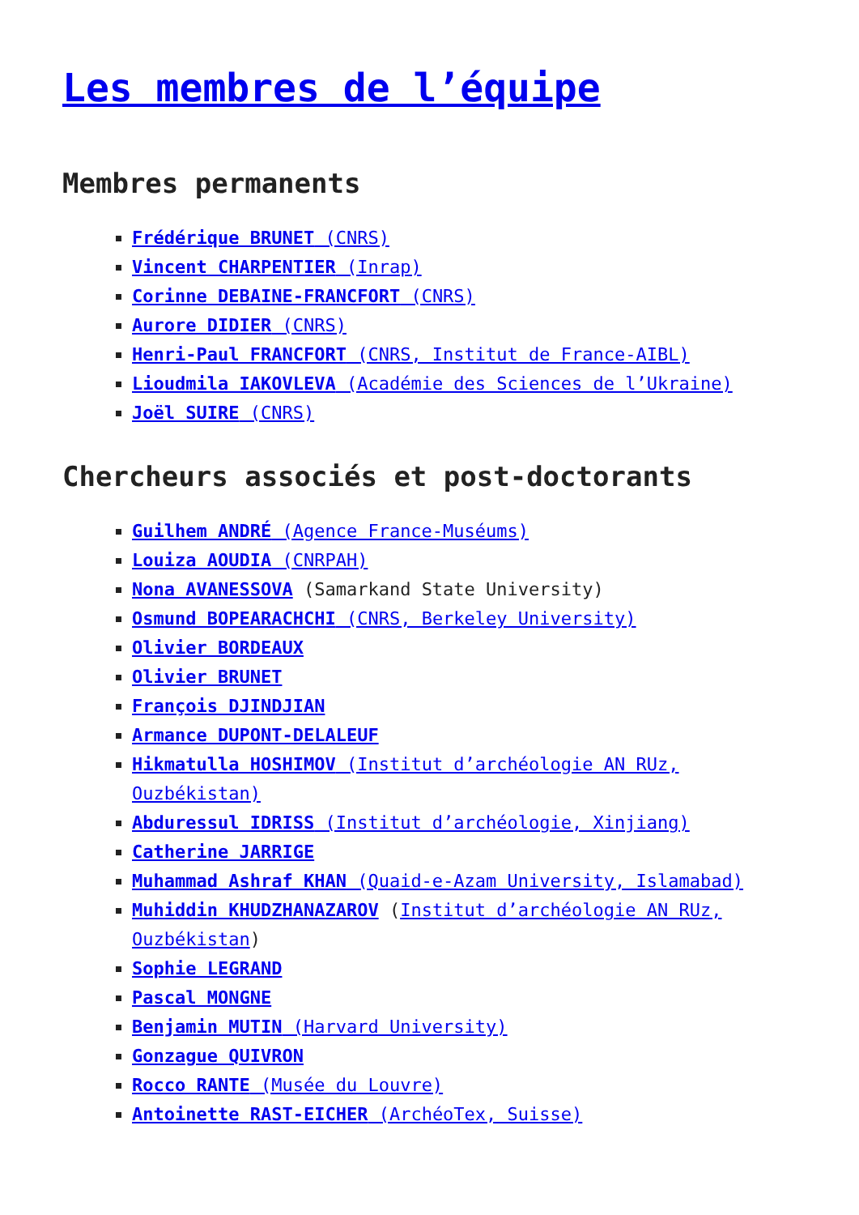Les membres de l’équipe
Membres permanents
Frédérique BRUNET (CNRS)
Vincent CHARPENTIER (Inrap)
Corinne DEBAINE-FRANCFORT (CNRS)
Aurore DIDIER (CNRS)
Henri-Paul FRANCFORT (CNRS, Institut de France-AIBL)
Lioudmila IAKOVLEVA (Académie des Sciences de l’Ukraine)
Joël SUIRE (CNRS)
Chercheurs associés et post-doctorants
Guilhem ANDRÉ (Agence France-Muséums)
Louiza AOUDIA (CNRPAH)
Nona AVANESSOVA (Samarkand State University)
Osmund BOPEARACHCHI (CNRS, Berkeley University)
Olivier BORDEAUX
Olivier BRUNET
François DJINDJIAN
Armance DUPONT-DELALEUF
Hikmatulla HOSHIMOV (Institut d’archéologie AN RUz, Ouzbékistan)
Abduressul IDRISS (Institut d’archéologie, Xinjiang)
Catherine JARRIGE
Muhammad Ashraf KHAN (Quaid-e-Azam University, Islamabad)
Muhiddin KHUDZHANAZAROV (Institut d’archéologie AN RUz, Ouzbékistan)
Sophie LEGRAND
Pascal MONGNE
Benjamin MUTIN (Harvard University)
Gonzague QUIVRON
Rocco RANTE (Musée du Louvre)
Antoinette RAST-EICHER (ArchéoTex, Suisse)